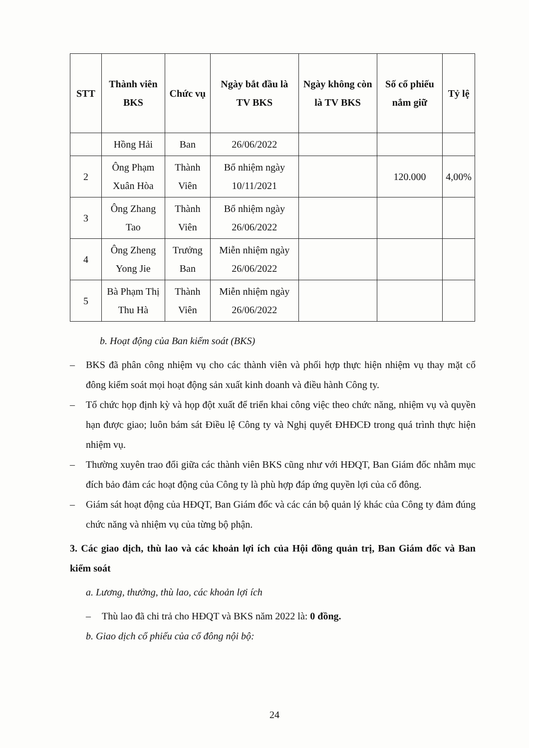| STT | Thành viên BKS | Chức vụ | Ngày bắt đầu là TV BKS | Ngày không còn là TV BKS | Số cổ phiếu nắm giữ | Tỷ lệ |
| --- | --- | --- | --- | --- | --- | --- |
| | Hồng Hải | Ban | 26/06/2022 | | | |
| 2 | Ông Phạm Xuân Hòa | Thành Viên | Bổ nhiệm ngày 10/11/2021 | | 120.000 | 4,00% |
| 3 | Ông Zhang Tao | Thành Viên | Bổ nhiệm ngày 26/06/2022 | | | |
| 4 | Ông Zheng Yong Jie | Trưởng Ban | Miễn nhiệm ngày 26/06/2022 | | | |
| 5 | Bà Phạm Thị Thu Hà | Thành Viên | Miễn nhiệm ngày 26/06/2022 | | | |
b. Hoạt động của Ban kiểm soát (BKS)
– BKS đã phân công nhiệm vụ cho các thành viên và phối hợp thực hiện nhiệm vụ thay mặt cổ đông kiểm soát mọi hoạt động sản xuất kinh doanh và điều hành Công ty.
– Tổ chức họp định kỳ và họp đột xuất để triển khai công việc theo chức năng, nhiệm vụ và quyền hạn được giao; luôn bám sát Điều lệ Công ty và Nghị quyết ĐHĐCĐ trong quá trình thực hiện nhiệm vụ.
– Thường xuyên trao đổi giữa các thành viên BKS cũng như với HĐQT, Ban Giám đốc nhằm mục đích bảo đảm các hoạt động của Công ty là phù hợp đáp ứng quyền lợi của cổ đông.
– Giám sát hoạt động của HĐQT, Ban Giám đốc và các cán bộ quản lý khác của Công ty đảm đúng chức năng và nhiệm vụ của từng bộ phận.
3. Các giao dịch, thù lao và các khoản lợi ích của Hội đồng quản trị, Ban Giám đốc và Ban kiểm soát
a. Lương, thưởng, thù lao, các khoản lợi ích
– Thù lao đã chi trả cho HĐQT và BKS năm 2022 là: 0 đồng.
b. Giao dịch cổ phiếu của cổ đông nội bộ:
24